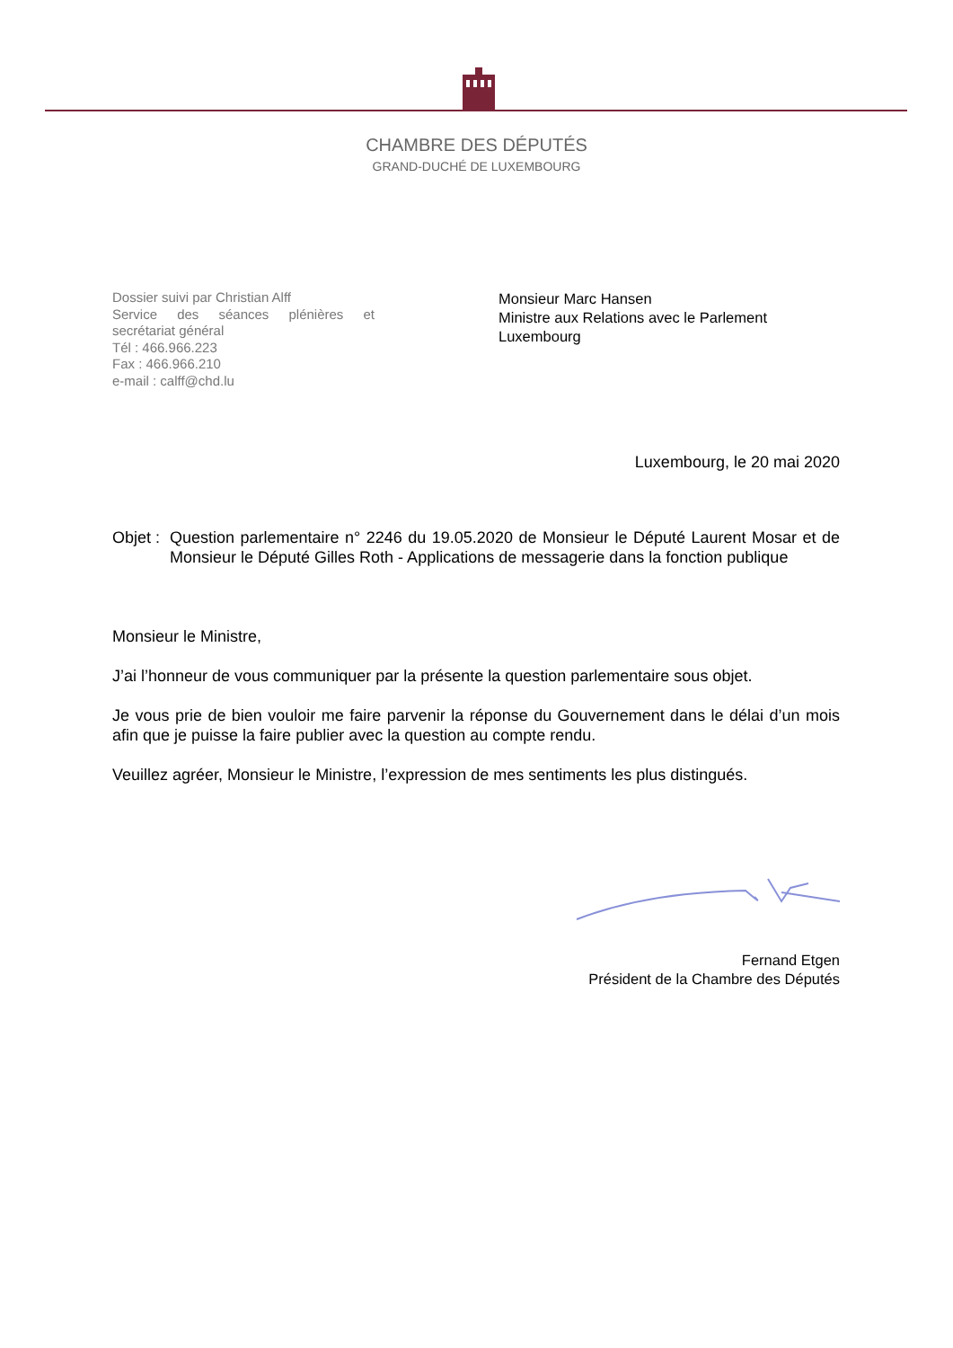CHAMBRE DES DÉPUTÉS
GRAND-DUCHÉ DE LUXEMBOURG
Dossier suivi par Christian Alff
Service des séances plénières et secrétariat général
Tél : 466.966.223
Fax : 466.966.210
e-mail : calff@chd.lu
Monsieur Marc Hansen
Ministre aux Relations avec le Parlement
Luxembourg
Luxembourg, le 20 mai 2020
Objet : Question parlementaire n° 2246 du 19.05.2020 de Monsieur le Député Laurent Mosar et de Monsieur le Député Gilles Roth - Applications de messagerie dans la fonction publique
Monsieur le Ministre,
J’ai l’honneur de vous communiquer par la présente la question parlementaire sous objet.
Je vous prie de bien vouloir me faire parvenir la réponse du Gouvernement dans le délai d’un mois afin que je puisse la faire publier avec la question au compte rendu.
Veuillez agréer, Monsieur le Ministre, l’expression de mes sentiments les plus distingués.
Fernand Etgen
Président de la Chambre des Députés